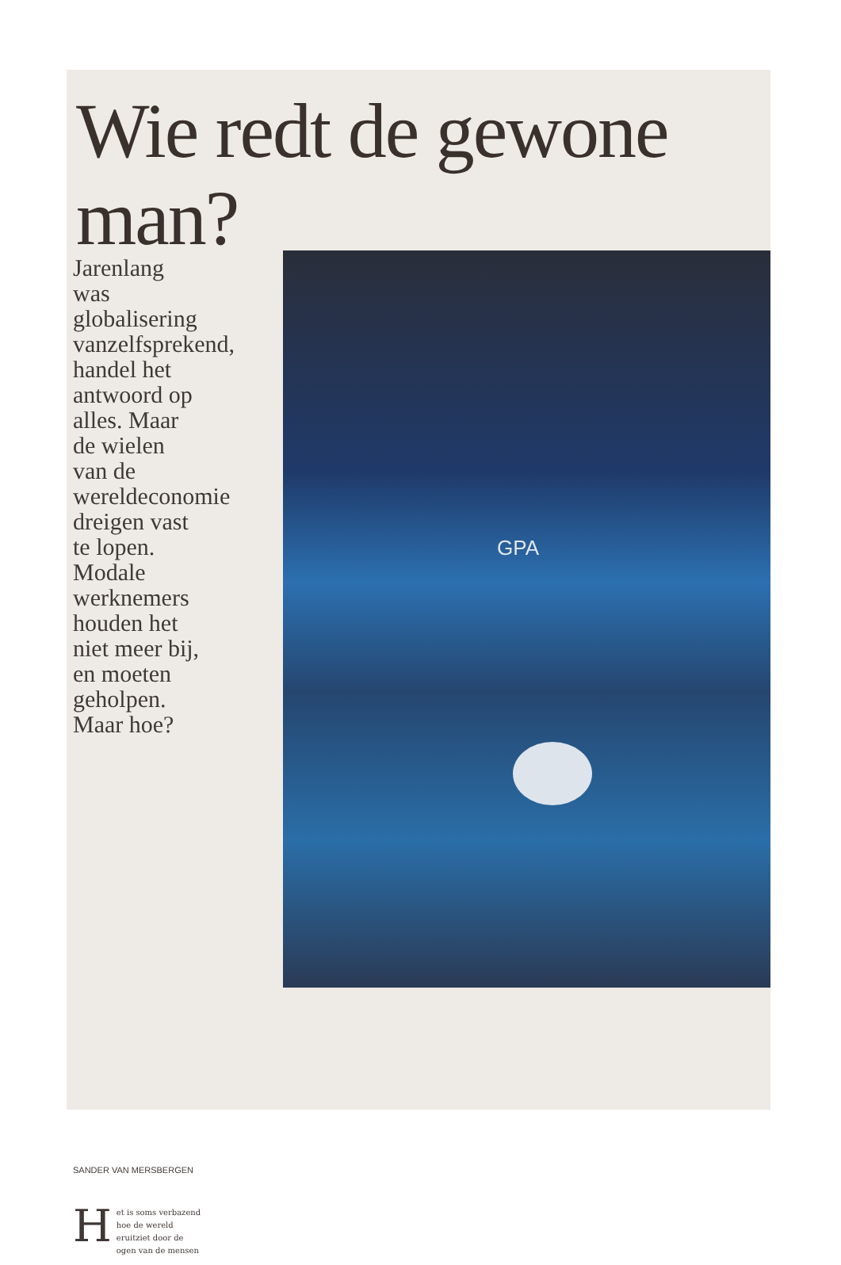Wie redt de gewone man?
Jarenlang was globalisering vanzelfsprekend, handel het antwoord op alles. Maar de wielen van de wereldeconomie dreigen vast te lopen. Modale werknemers houden het niet meer bij, en moeten geholpen. Maar hoe?
SANDER VAN MERSBERGEN
Het is soms verbazend hoe de wereld eruitziet door de ogen van de mensen
GPA